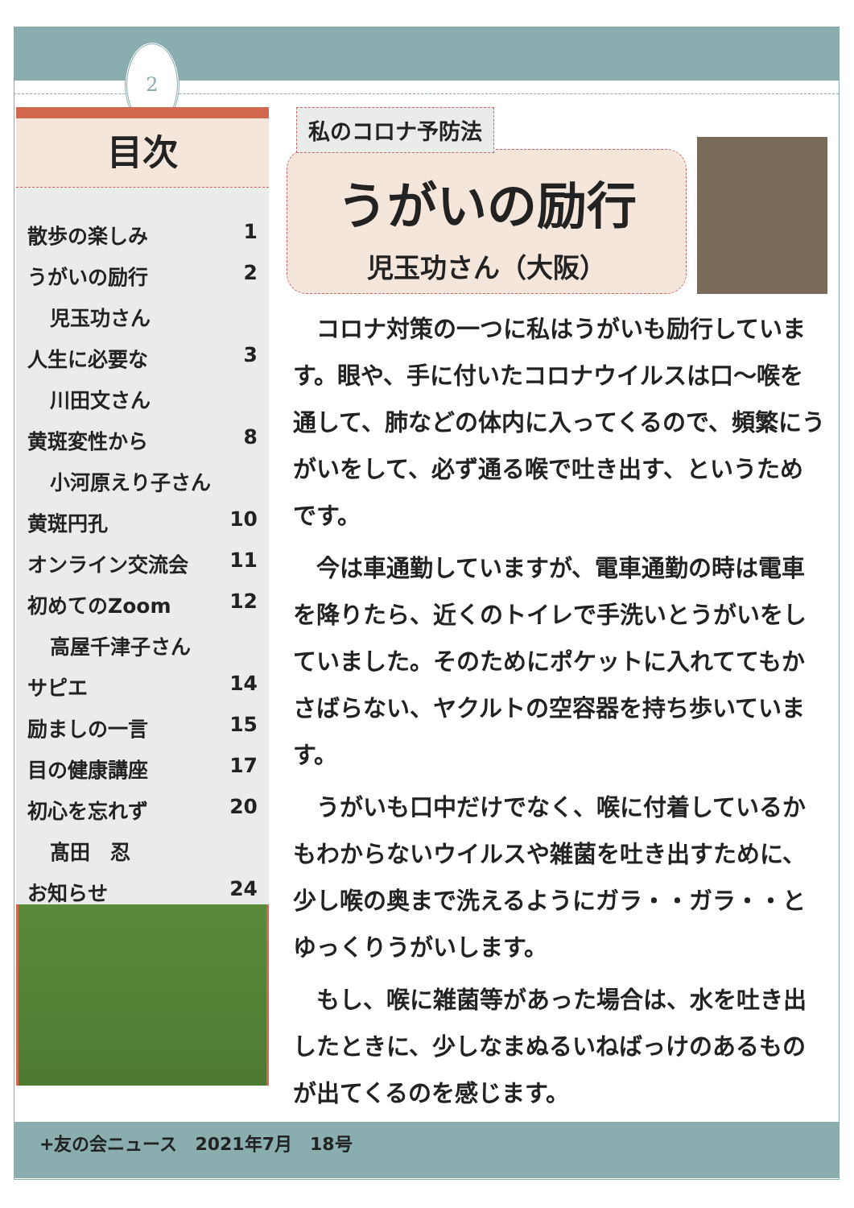2
目次
散歩の楽しみ 1
うがいの励行 2
児玉功さん
人生に必要な 3
川田文さん
黄斑変性から 8
小河原えり子さん
黄斑円孔 10
オンライン交流会 11
初めてのZoom 12
高屋千津子さん
サピエ 14
励ましの一言 15
目の健康講座 17
初心を忘れず 20
髙田　忍
お知らせ 24
私のコロナ予防法
うがいの励行
児玉功さん（大阪）
コロナ対策の一つに私はうがいも励行しています。眼や、手に付いたコロナウイルスは口～喉を通して、肺などの体内に入ってくるので、頻繁にうがいをして、必ず通る喉で吐き出す、というためです。
今は車通勤していますが、電車通勤の時は電車を降りたら、近くのトイレで手洗いとうがいをしていました。そのためにポケットに入れててもかさばらない、ヤクルトの空容器を持ち歩いています。
うがいも口中だけでなく、喉に付着しているかもわからないウイルスや雑菌を吐き出すために、少し喉の奥まで洗えるようにガラ・・ガラ・・とゆっくりうがいします。
もし、喉に雑菌等があった場合は、水を吐き出したときに、少しなまぬるいねばっけのあるものが出てくるのを感じます。
+友の会ニュース　2021年7月　18号